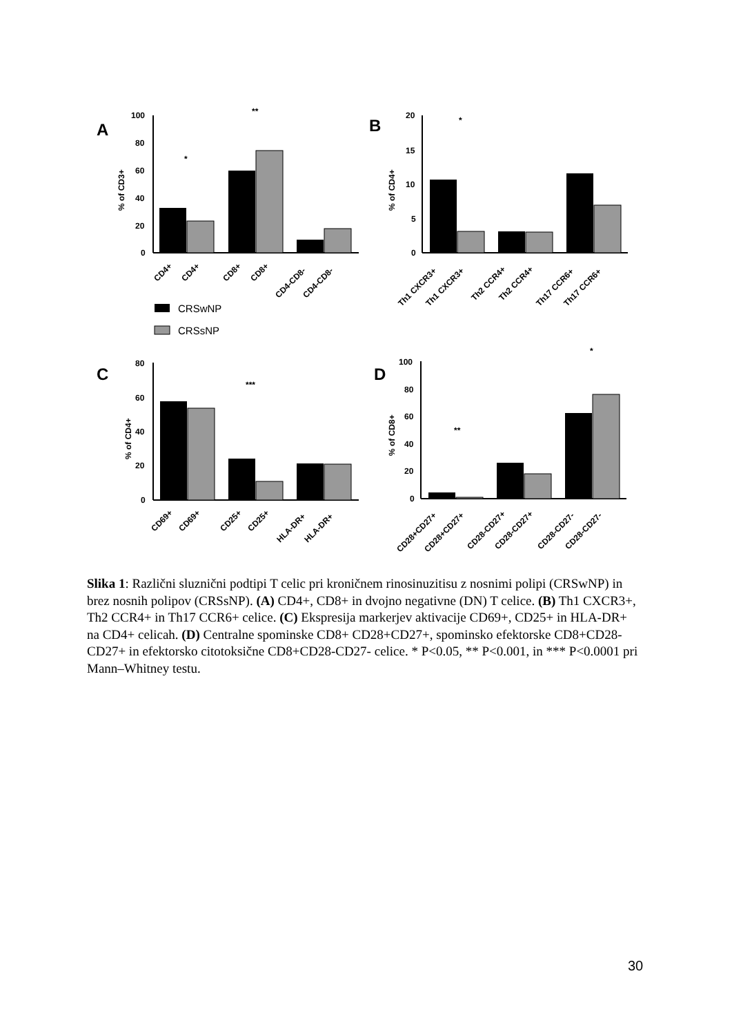A
100
80
60
40
20
0
% of CD3+
CD4+
CD4+
CD8+
CD8+
CD4-CD8-
CD4-CD8-
*
**
CRSwNP
CRSsNP
B
20
15
10
5
0
% of CD4+
Th1 CXCR3+
Th1 CXCR3+
Th2 CCR4+
Th2 CCR4+
Th17 CCR6+
Th17 CCR6+
*
C
80
60
40
20
0
% of CD4+
CD69+
CD69+
CD25+
CD25+
HLA-DR+
HLA-DR+
***
D
100
80
60
40
20
0
% of CD8+
CD28+CD27+
CD28+CD27+
CD28-CD27+
CD28-CD27+
CD28-CD27-
CD28-CD27-
**
*
Slika 1: Različni sluznični podtipi T celic pri kroničnem rinosinuzitisu z nosnimi polipi (CRSwNP) in brez nosnih polipov (CRSsNP). (A) CD4+, CD8+ in dvojno negativne (DN) T celice. (B) Th1 CXCR3+, Th2 CCR4+ in Th17 CCR6+ celice. (C) Ekspresija markerjev aktivacije CD69+, CD25+ in HLA-DR+ na CD4+ celicah. (D) Centralne spominske CD8+ CD28+CD27+, spominsko efektorske CD8+CD28-CD27+ in efektorsko citotoksične CD8+CD28-CD27- celice. * P<0.05, ** P<0.001, in *** P<0.0001 pri Mann–Whitney testu.
30